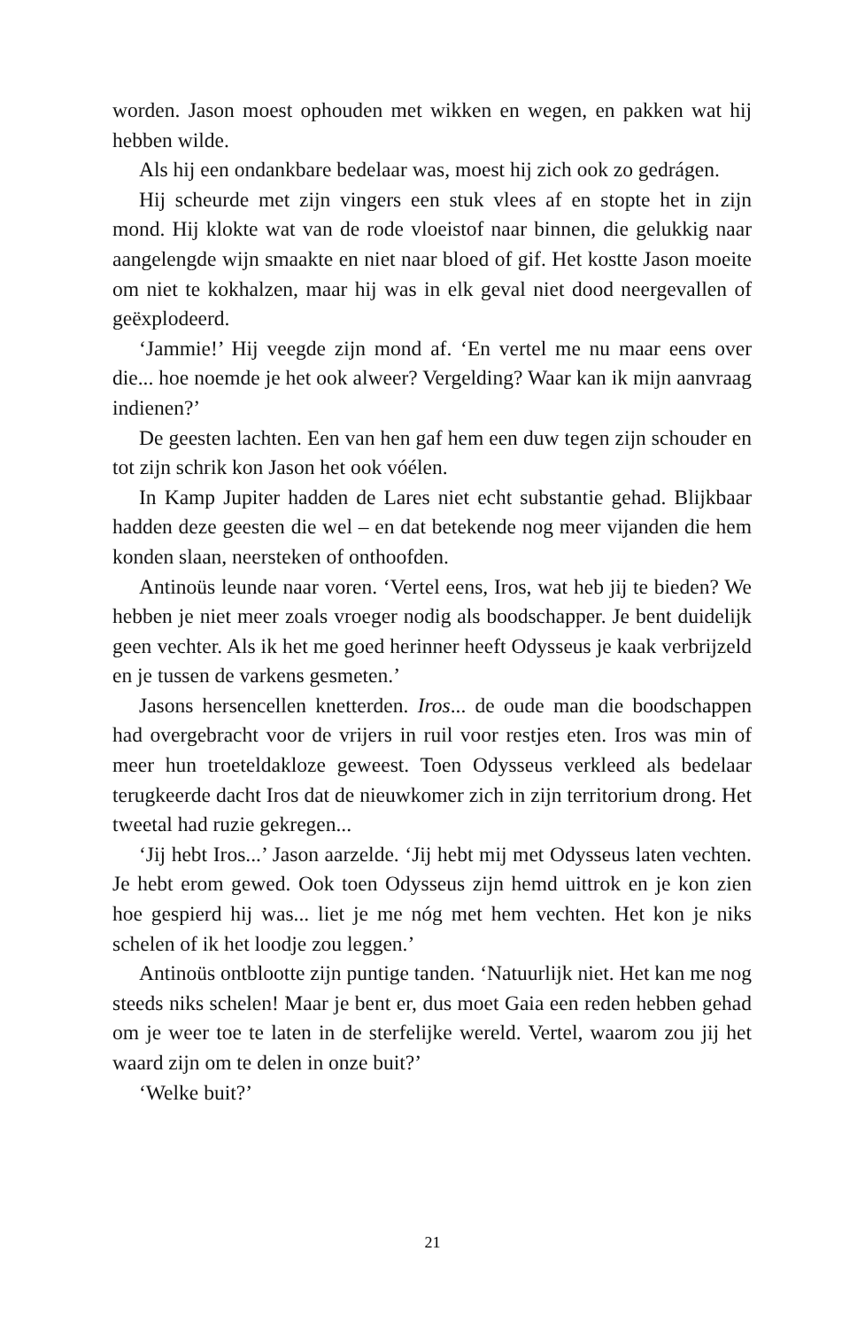worden. Jason moest ophouden met wikken en wegen, en pakken wat hij hebben wilde.
Als hij een ondankbare bedelaar was, moest hij zich ook zo gedrágen.
Hij scheurde met zijn vingers een stuk vlees af en stopte het in zijn mond. Hij klokte wat van de rode vloeistof naar binnen, die gelukkig naar aangelengde wijn smaakte en niet naar bloed of gif. Het kostte Jason moeite om niet te kokhalzen, maar hij was in elk geval niet dood neergevallen of geëxplodeerd.
‘Jammie!’ Hij veegde zijn mond af. ‘En vertel me nu maar eens over die... hoe noemde je het ook alweer? Vergelding? Waar kan ik mijn aanvraag indienen?’
De geesten lachten. Een van hen gaf hem een duw tegen zijn schouder en tot zijn schrik kon Jason het ook vóélen.
In Kamp Jupiter hadden de Lares niet echt substantie gehad. Blijkbaar hadden deze geesten die wel – en dat betekende nog meer vijanden die hem konden slaan, neersteken of onthoofden.
Antinoüs leunde naar voren. ‘Vertel eens, Iros, wat heb jij te bieden? We hebben je niet meer zoals vroeger nodig als boodschapper. Je bent duidelijk geen vechter. Als ik het me goed herinner heeft Odysseus je kaak verbrijzeld en je tussen de varkens gesmeten.’
Jasons hersencellen knetterden. Iros... de oude man die boodschappen had overgebracht voor de vrijers in ruil voor restjes eten. Iros was min of meer hun troeteldakloze geweest. Toen Odysseus verkleed als bedelaar terugkeerde dacht Iros dat de nieuwkomer zich in zijn territorium drong. Het tweetal had ruzie gekregen...
‘Jij hebt Iros...’ Jason aarzelde. ‘Jij hebt mij met Odysseus laten vechten. Je hebt erom gewed. Ook toen Odysseus zijn hemd uittrok en je kon zien hoe gespierd hij was... liet je me nóg met hem vechten. Het kon je niks schelen of ik het loodje zou leggen.’
Antinoüs ontblootte zijn puntige tanden. ‘Natuurlijk niet. Het kan me nog steeds niks schelen! Maar je bent er, dus moet Gaia een reden hebben gehad om je weer toe te laten in de sterfelijke wereld. Vertel, waarom zou jij het waard zijn om te delen in onze buit?’
‘Welke buit?’
21